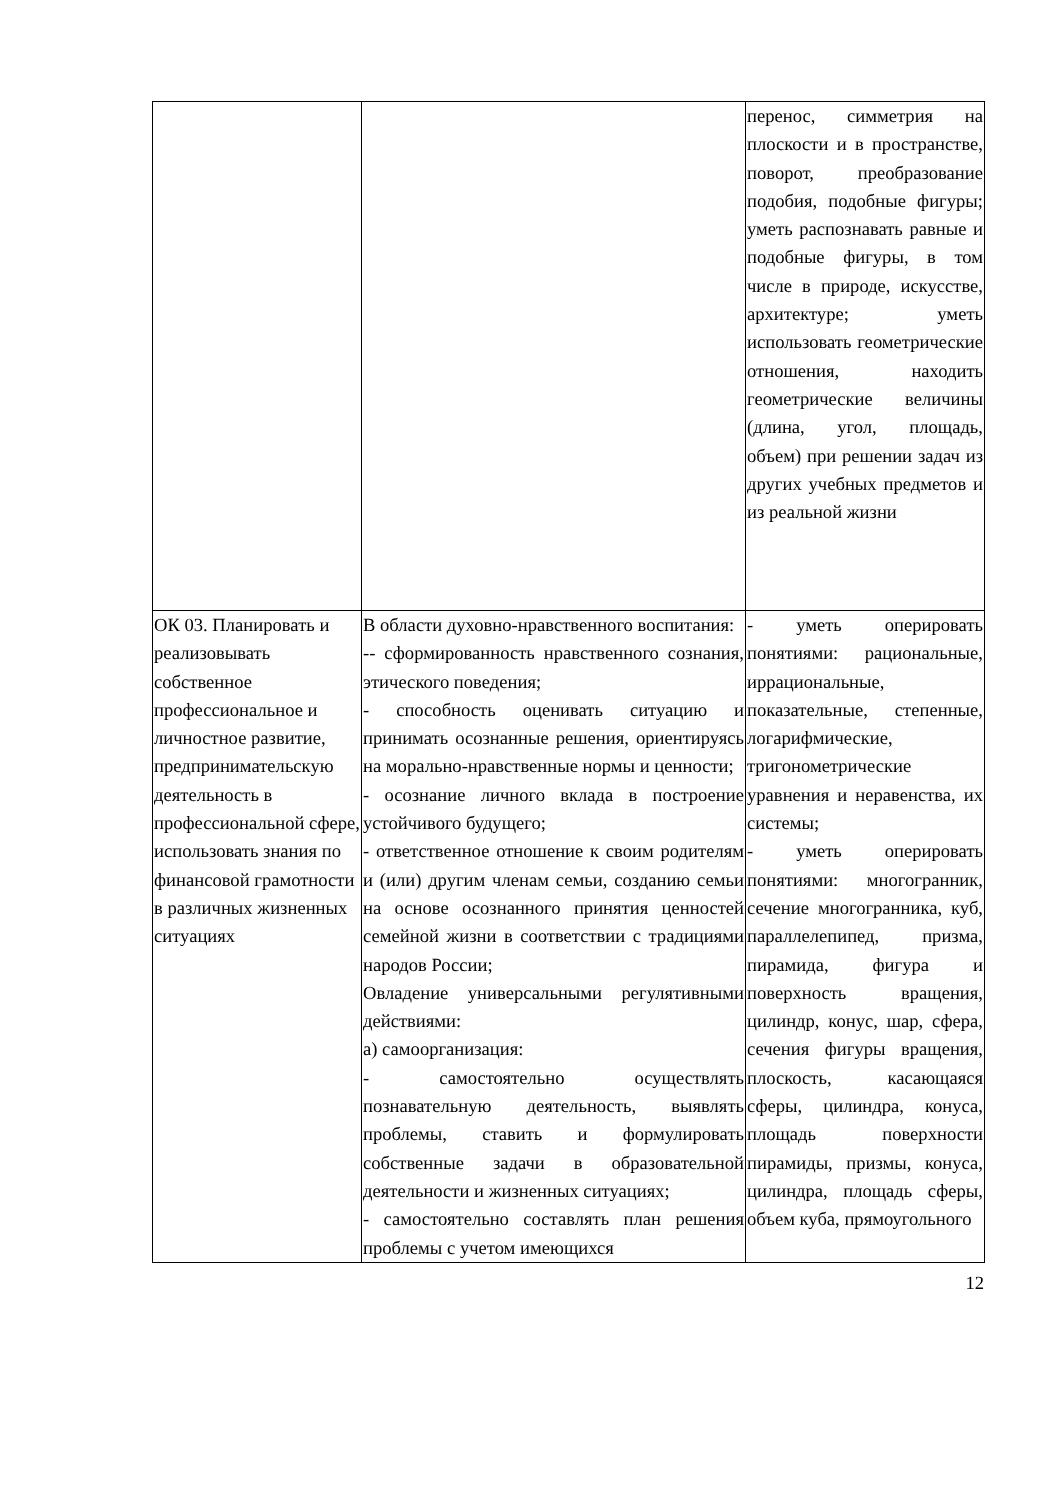| | | перенос, симметрия на плоскости и в пространстве, поворот, преобразование подобия, подобные фигуры; уметь распознавать равные и подобные фигуры, в том числе в природе, искусстве, архитектуре; уметь использовать геометрические отношения, находить геометрические величины (длина, угол, площадь, объем) при решении задач из других учебных предметов и из реальной жизни |
| ОК 03. Планировать и реализовывать собственное профессиональное и личностное развитие, предпринимательскую деятельность в профессиональной сфере, использовать знания по финансовой грамотности в различных жизненных ситуациях | В области духовно-нравственного воспитания: -- сформированность нравственного сознания, этического поведения; - способность оценивать ситуацию и принимать осознанные решения, ориентируясь на морально-нравственные нормы и ценности; - осознание личного вклада в построение устойчивого будущего; - ответственное отношение к своим родителям и (или) другим членам семьи, созданию семьи на основе осознанного принятия ценностей семейной жизни в соответствии с традициями народов России; Овладение универсальными регулятивными действиями: а) самоорганизация: - самостоятельно осуществлять познавательную деятельность, выявлять проблемы, ставить и формулировать собственные задачи в образовательной деятельности и жизненных ситуациях; - самостоятельно составлять план решения проблемы с учетом имеющихся | - уметь оперировать понятиями: рациональные, иррациональные, показательные, степенные, логарифмические, тригонометрические уравнения и неравенства, их системы; - уметь оперировать понятиями: многогранник, сечение многогранника, куб, параллелепипед, призма, пирамида, фигура и поверхность вращения, цилиндр, конус, шар, сфера, сечения фигуры вращения, плоскость, касающаяся сферы, цилиндра, конуса, площадь поверхности пирамиды, призмы, конуса, цилиндра, площадь сферы, объем куба, прямоугольного |
12